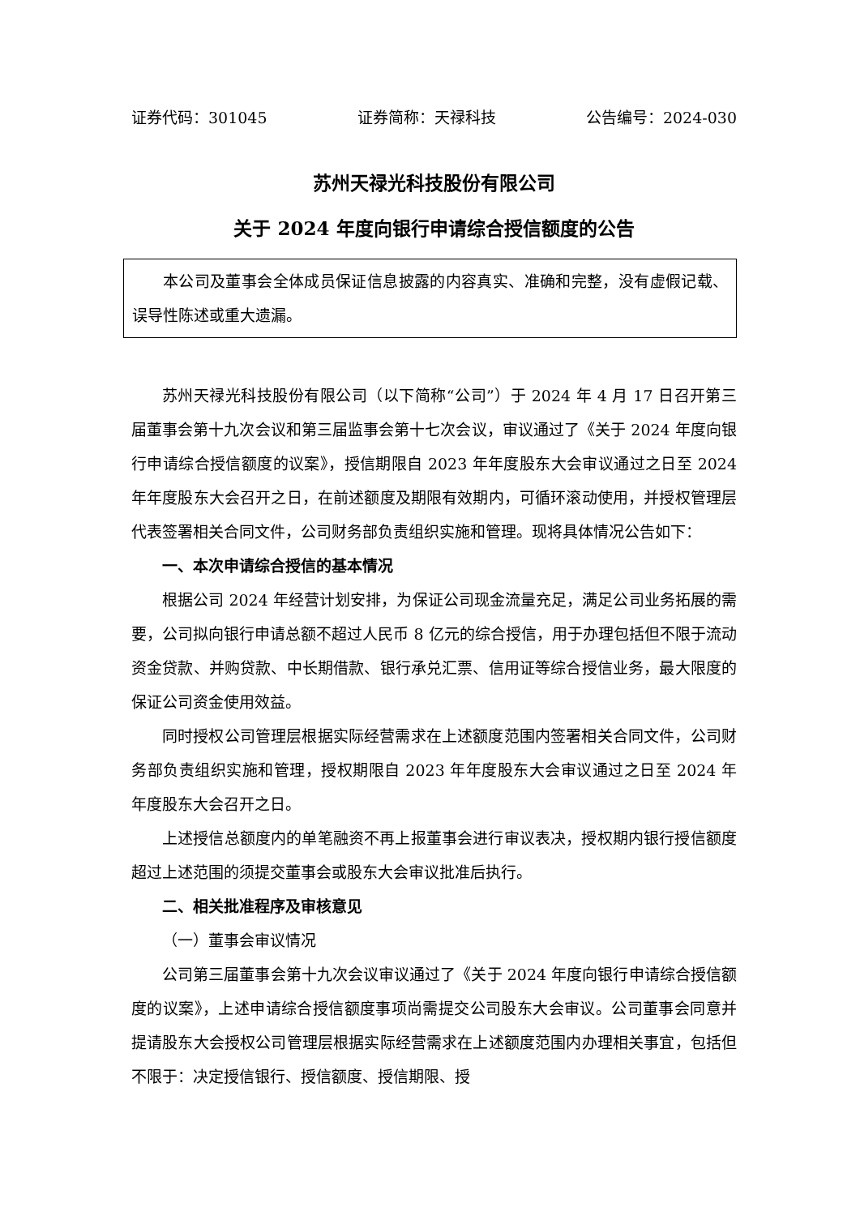证券代码：301045 证券简称：天禄科技 公告编号：2024-030
苏州天禄光科技股份有限公司
关于 2024 年度向银行申请综合授信额度的公告
本公司及董事会全体成员保证信息披露的内容真实、准确和完整，没有虚假记载、误导性陈述或重大遗漏。
苏州天禄光科技股份有限公司（以下简称“公司”）于 2024 年 4 月 17 日召开第三届董事会第十九次会议和第三届监事会第十七次会议，审议通过了《关于 2024 年度向银行申请综合授信额度的议案》，授信期限自 2023 年年度股东大会审议通过之日至 2024 年年度股东大会召开之日，在前述额度及期限有效期内，可循环滚动使用，并授权管理层代表签署相关合同文件，公司财务部负责组织实施和管理。现将具体情况公告如下：
一、本次申请综合授信的基本情况
根据公司 2024 年经营计划安排，为保证公司现金流量充足，满足公司业务拓展的需要，公司拟向银行申请总额不超过人民币 8 亿元的综合授信，用于办理包括但不限于流动资金贷款、并购贷款、中长期借款、银行承兑汇票、信用证等综合授信业务，最大限度的保证公司资金使用效益。
同时授权公司管理层根据实际经营需求在上述额度范围内签署相关合同文件，公司财务部负责组织实施和管理，授权期限自 2023 年年度股东大会审议通过之日至 2024 年年度股东大会召开之日。
上述授信总额度内的单笔融资不再上报董事会进行审议表决，授权期内银行授信额度超过上述范围的须提交董事会或股东大会审议批准后执行。
二、相关批准程序及审核意见
（一）董事会审议情况
公司第三届董事会第十九次会议审议通过了《关于 2024 年度向银行申请综合授信额度的议案》，上述申请综合授信额度事项尚需提交公司股东大会审议。公司董事会同意并提请股东大会授权公司管理层根据实际经营需求在上述额度范围内办理相关事宜，包括但不限于：决定授信银行、授信额度、授信期限、授